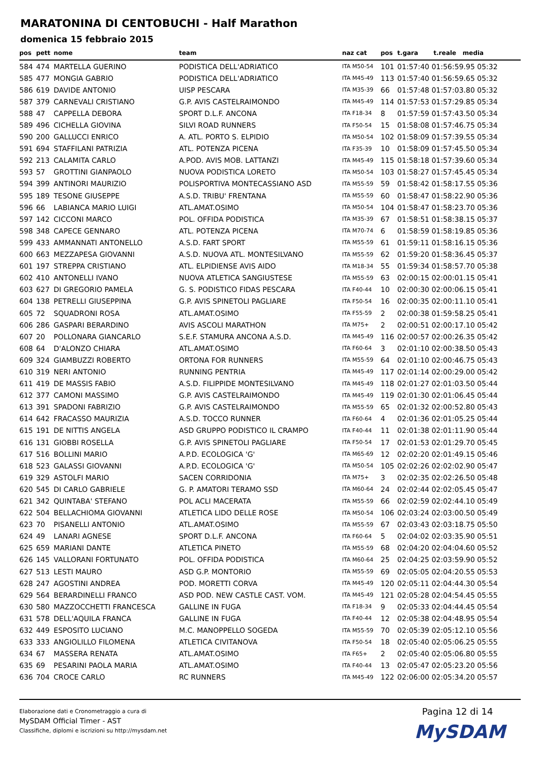MARATONINA DI CENTOBUCHI - Half Marathon
domenica 15 febbraio 2015
| pos | pett | nome | team | naz cat | pos | t.gara | t.reale media |
| --- | --- | --- | --- | --- | --- | --- | --- |
| 584 | 474 | MARTELLA GUERINO | PODISTICA DELL'ADRIATICO | ITA M50-54 | 101 | 01:57:40 01:56:59.95 05:32 | |
| 585 | 477 | MONGIA GABRIO | PODISTICA DELL'ADRIATICO | ITA M45-49 | 113 | 01:57:40 01:56:59.65 05:32 | |
| 586 | 619 | DAVIDE ANTONIO | UISP PESCARA | ITA M35-39 | 66 | 01:57:48 01:57:03.80 05:32 | |
| 587 | 379 | CARNEVALI CRISTIANO | G.P. AVIS CASTELRAIMONDO | ITA M45-49 | 114 | 01:57:53 01:57:29.85 05:34 | |
| 588 | 47 | CAPPELLA DEBORA | SPORT D.L.F. ANCONA | ITA F18-34 | 8 | 01:57:59 01:57:43.50 05:34 | |
| 589 | 496 | CICHELLA GIOVINA | SILVI ROAD RUNNERS | ITA F50-54 | 15 | 01:58:08 01:57:46.75 05:34 | |
| 590 | 200 | GALLUCCI ENRICO | A. ATL. PORTO S. ELPIDIO | ITA M50-54 | 102 | 01:58:09 01:57:39.55 05:34 | |
| 591 | 694 | STAFFILANI PATRIZIA | ATL. POTENZA PICENA | ITA F35-39 | 10 | 01:58:09 01:57:45.50 05:34 | |
| 592 | 213 | CALAMITA CARLO | A.POD. AVIS MOB. LATTANZI | ITA M45-49 | 115 | 01:58:18 01:57:39.60 05:34 | |
| 593 | 57 | GROTTINI GIANPAOLO | NUOVA PODISTICA LORETO | ITA M50-54 | 103 | 01:58:27 01:57:45.45 05:34 | |
| 594 | 399 | ANTINORI MAURIZIO | POLISPORTIVA MONTECASSIANO ASD | ITA M55-59 | 59 | 01:58:42 01:58:17.55 05:36 | |
| 595 | 189 | TESONE GIUSEPPE | A.S.D. TRIBU' FRENTANA | ITA M55-59 | 60 | 01:58:47 01:58:22.90 05:36 | |
| 596 | 66 | LABIANCA MARIO LUIGI | ATL.AMAT.OSIMO | ITA M50-54 | 104 | 01:58:47 01:58:23.70 05:36 | |
| 597 | 142 | CICCONI MARCO | POL. OFFIDA PODISTICA | ITA M35-39 | 67 | 01:58:51 01:58:38.15 05:37 | |
| 598 | 348 | CAPECE GENNARO | ATL. POTENZA PICENA | ITA M70-74 | 6 | 01:58:59 01:58:19.85 05:36 | |
| 599 | 433 | AMMANNATI ANTONELLO | A.S.D. FART SPORT | ITA M55-59 | 61 | 01:59:11 01:58:16.15 05:36 | |
| 600 | 663 | MEZZAPESA GIOVANNI | A.S.D. NUOVA ATL. MONTESILVANO | ITA M55-59 | 62 | 01:59:20 01:58:36.45 05:37 | |
| 601 | 197 | STREPPA CRISTIANO | ATL. ELPIDIENSE AVIS AIDO | ITA M18-34 | 55 | 01:59:34 01:58:57.70 05:38 | |
| 602 | 410 | ANTONELLI IVANO | NUOVA ATLETICA SANGIUSTESE | ITA M55-59 | 63 | 02:00:15 02:00:01.15 05:41 | |
| 603 | 627 | DI GREGORIO PAMELA | G. S. PODISTICO FIDAS PESCARA | ITA F40-44 | 10 | 02:00:30 02:00:06.15 05:41 | |
| 604 | 138 | PETRELLI GIUSEPPINA | G.P. AVIS SPINETOLI PAGLIARE | ITA F50-54 | 16 | 02:00:35 02:00:11.10 05:41 | |
| 605 | 72 | SQUADRONI ROSA | ATL.AMAT.OSIMO | ITA F55-59 | 2 | 02:00:38 01:59:58.25 05:41 | |
| 606 | 286 | GASPARI BERARDINO | AVIS ASCOLI MARATHON | ITA M75+ | 2 | 02:00:51 02:00:17.10 05:42 | |
| 607 | 20 | POLLONARA GIANCARLO | S.E.F. STAMURA ANCONA A.S.D. | ITA M45-49 | 116 | 02:00:57 02:00:26.35 05:42 | |
| 608 | 64 | D'ALONZO CHIARA | ATL.AMAT.OSIMO | ITA F60-64 | 3 | 02:01:10 02:00:38.50 05:43 | |
| 609 | 324 | GIAMBUZZI ROBERTO | ORTONA FOR RUNNERS | ITA M55-59 | 64 | 02:01:10 02:00:46.75 05:43 | |
| 610 | 319 | NERI ANTONIO | RUNNING PENTRIA | ITA M45-49 | 117 | 02:01:14 02:00:29.00 05:42 | |
| 611 | 419 | DE MASSIS FABIO | A.S.D. FILIPPIDE MONTESILVANO | ITA M45-49 | 118 | 02:01:27 02:01:03.50 05:44 | |
| 612 | 377 | CAMONI MASSIMO | G.P. AVIS CASTELRAIMONDO | ITA M45-49 | 119 | 02:01:30 02:01:06.45 05:44 | |
| 613 | 391 | SPADONI FABRIZIO | G.P. AVIS CASTELRAIMONDO | ITA M55-59 | 65 | 02:01:32 02:00:52.80 05:43 | |
| 614 | 642 | FRACASSO MAURIZIA | A.S.D. TOCCO RUNNER | ITA F60-64 | 4 | 02:01:36 02:01:05.25 05:44 | |
| 615 | 191 | DE NITTIS ANGELA | ASD GRUPPO PODISTICO IL CRAMPO | ITA F40-44 | 11 | 02:01:38 02:01:11.90 05:44 | |
| 616 | 131 | GIOBBI ROSELLA | G.P. AVIS SPINETOLI PAGLIARE | ITA F50-54 | 17 | 02:01:53 02:01:29.70 05:45 | |
| 617 | 516 | BOLLINI MARIO | A.P.D. ECOLOGICA 'G' | ITA M65-69 | 12 | 02:02:20 02:01:49.15 05:46 | |
| 618 | 523 | GALASSI GIOVANNI | A.P.D. ECOLOGICA 'G' | ITA M50-54 | 105 | 02:02:26 02:02:02.90 05:47 | |
| 619 | 329 | ASTOLFI MARIO | SACEN CORRIDONIA | ITA M75+ | 3 | 02:02:35 02:02:26.50 05:48 | |
| 620 | 545 | DI CARLO GABRIELE | G. P. AMATORI TERAMO SSD | ITA M60-64 | 24 | 02:02:44 02:02:05.45 05:47 | |
| 621 | 342 | QUINTABA' STEFANO | POL ACLI MACERATA | ITA M55-59 | 66 | 02:02:59 02:02:44.10 05:49 | |
| 622 | 504 | BELLACHIOMA GIOVANNI | ATLETICA LIDO DELLE ROSE | ITA M50-54 | 106 | 02:03:24 02:03:00.50 05:49 | |
| 623 | 70 | PISANELLI ANTONIO | ATL.AMAT.OSIMO | ITA M55-59 | 67 | 02:03:43 02:03:18.75 05:50 | |
| 624 | 49 | LANARI AGNESE | SPORT D.L.F. ANCONA | ITA F60-64 | 5 | 02:04:02 02:03:35.90 05:51 | |
| 625 | 659 | MARIANI DANTE | ATLETICA PINETO | ITA M55-59 | 68 | 02:04:20 02:04:04.60 05:52 | |
| 626 | 145 | VALLORANI FORTUNATO | POL. OFFIDA PODISTICA | ITA M60-64 | 25 | 02:04:25 02:03:59.90 05:52 | |
| 627 | 513 | LESTI MAURO | ASD G.P. MONTORIO | ITA M55-59 | 69 | 02:05:05 02:04:20.55 05:53 | |
| 628 | 247 | AGOSTINI ANDREA | POD. MORETTI CORVA | ITA M45-49 | 120 | 02:05:11 02:04:44.30 05:54 | |
| 629 | 564 | BERARDINELLI FRANCO | ASD POD. NEW CASTLE CAST. VOM. | ITA M45-49 | 121 | 02:05:28 02:04:54.45 05:55 | |
| 630 | 580 | MAZZOCCHETTI FRANCESCA | GALLINE IN FUGA | ITA F18-34 | 9 | 02:05:33 02:04:44.45 05:54 | |
| 631 | 578 | DELL'AQUILA FRANCA | GALLINE IN FUGA | ITA F40-44 | 12 | 02:05:38 02:04:48.95 05:54 | |
| 632 | 449 | ESPOSITO LUCIANO | M.C. MANOPPELLO SOGEDA | ITA M55-59 | 70 | 02:05:39 02:05:12.10 05:56 | |
| 633 | 333 | ANGIOLILLO FILOMENA | ATLETICA CIVITANOVA | ITA F50-54 | 18 | 02:05:40 02:05:06.25 05:55 | |
| 634 | 67 | MASSERA RENATA | ATL.AMAT.OSIMO | ITA F65+ | 2 | 02:05:40 02:05:06.80 05:55 | |
| 635 | 69 | PESARINI PAOLA MARIA | ATL.AMAT.OSIMO | ITA F40-44 | 13 | 02:05:47 02:05:23.20 05:56 | |
| 636 | 704 | CROCE CARLO | RC RUNNERS | ITA M45-49 | 122 | 02:06:00 02:05:34.20 05:57 | |
Elaborazione dati e Cronometraggio a cura di
MySDAM Official Timer - AST
Classifiche, diplomi e iscrizioni su http://mysdam.net
Pagina 12 di 14
MySDAM